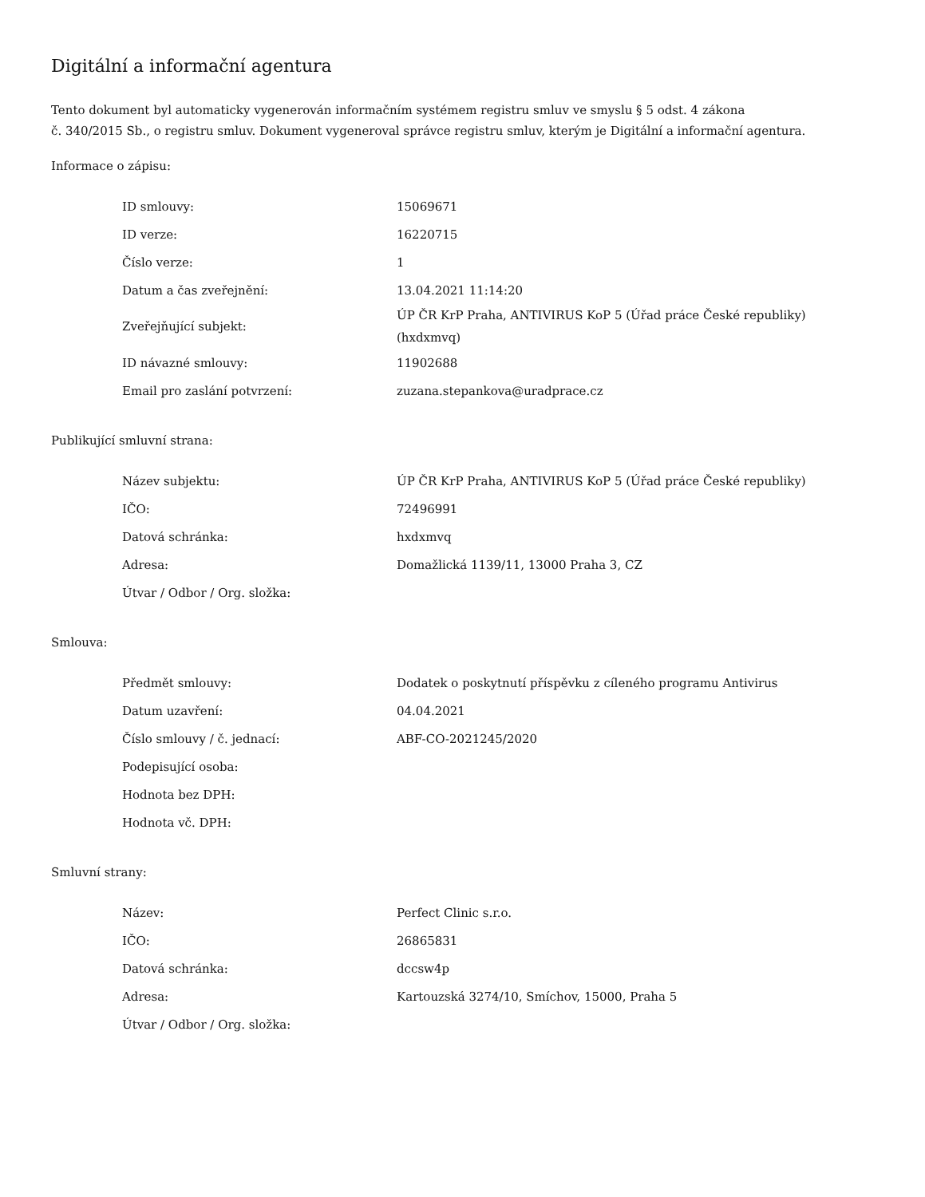Digitální a informační agentura
Tento dokument byl automaticky vygenerován informačním systémem registru smluv ve smyslu § 5 odst. 4 zákona
č. 340/2015 Sb., o registru smluv. Dokument vygeneroval správce registru smluv, kterým je Digitální a informační agentura.
Informace o zápisu:
| ID smlouvy: | 15069671 |
| ID verze: | 16220715 |
| Číslo verze: | 1 |
| Datum a čas zveřejnění: | 13.04.2021 11:14:20 |
| Zveřejňující subjekt: | ÚP ČR KrP Praha, ANTIVIRUS KoP 5 (Úřad práce České republiky) (hxdxmvq) |
| ID návazné smlouvy: | 11902688 |
| Email pro zaslání potvrzení: | zuzana.stepankova@uradprace.cz |
Publikující smluvní strana:
| Název subjektu: | ÚP ČR KrP Praha, ANTIVIRUS KoP 5 (Úřad práce České republiky) |
| IČO: | 72496991 |
| Datová schránka: | hxdxmvq |
| Adresa: | Domažlická 1139/11, 13000 Praha 3, CZ |
| Útvar / Odbor / Org. složka: | |
Smlouva:
| Předmět smlouvy: | Dodatek o poskytnutí příspěvku z cíleného programu Antivirus |
| Datum uzavření: | 04.04.2021 |
| Číslo smlouvy / č. jednací: | ABF-CO-2021245/2020 |
| Podepisující osoba: | |
| Hodnota bez DPH: | |
| Hodnota vč. DPH: | |
Smluvní strany:
| Název: | Perfect Clinic s.r.o. |
| IČO: | 26865831 |
| Datová schránka: | dccsw4p |
| Adresa: | Kartouzská 3274/10, Smíchov, 15000, Praha 5 |
| Útvar / Odbor / Org. složka: | |